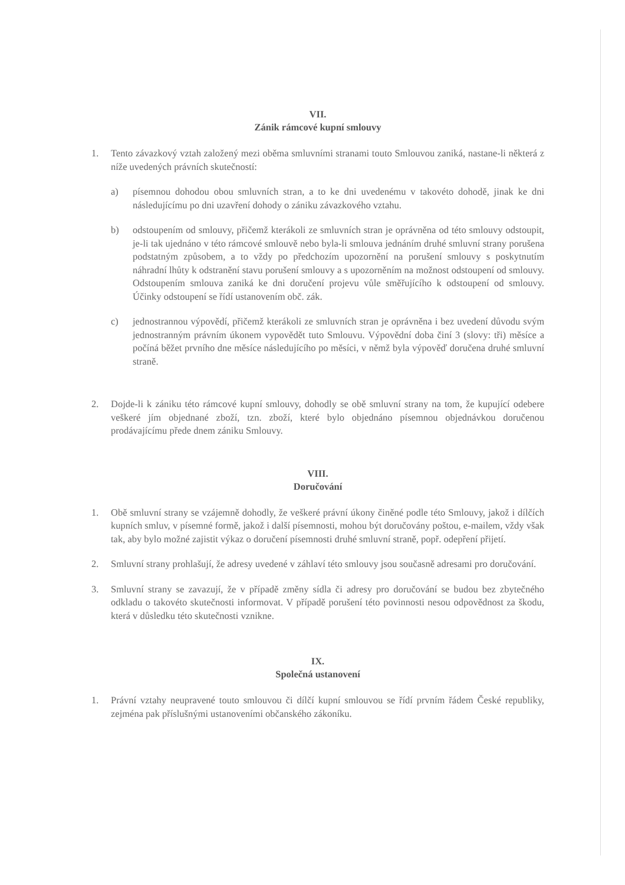VII.
Zánik rámcové kupní smlouvy
1. Tento závazkový vztah založený mezi oběma smluvními stranami touto Smlouvou zaniká, nastane-li některá z níže uvedených právních skutečností:
a) písemnou dohodou obou smluvních stran, a to ke dni uvedenému v takovéto dohodě, jinak ke dni následujícímu po dni uzavření dohody o zániku závazkového vztahu.
b) odstoupením od smlouvy, přičemž kterákoli ze smluvních stran je oprávněna od této smlouvy odstoupit, je-li tak ujednáno v této rámcové smlouvě nebo byla-li smlouva jednáním druhé smluvní strany porušena podstatným způsobem, a to vždy po předchozím upozornění na porušení smlouvy s poskytnutím náhradní lhůty k odstranění stavu porušení smlouvy a s upozorněním na možnost odstoupení od smlouvy. Odstoupením smlouva zaniká ke dni doručení projevu vůle směřujícího k odstoupení od smlouvy. Účinky odstoupení se řídí ustanovením obč. zák.
c) jednostrannou výpovědí, přičemž kterákoli ze smluvních stran je oprávněna i bez uvedení důvodu svým jednostranným právním úkonem vypovědět tuto Smlouvu. Výpovědní doba činí 3 (slovy: tři) měsíce a počíná běžet prvního dne měsíce následujícího po měsíci, v němž byla výpověď doručena druhé smluvní straně.
2. Dojde-li k zániku této rámcové kupní smlouvy, dohodly se obě smluvní strany na tom, že kupující odebere veškeré jím objednané zboží, tzn. zboží, které bylo objednáno písemnou objednávkou doručenou prodávajícímu přede dnem zániku Smlouvy.
VIII.
Doručování
1. Obě smluvní strany se vzájemně dohodly, že veškeré právní úkony činěné podle této Smlouvy, jakož i dílčích kupních smluv, v písemné formě, jakož i další písemnosti, mohou být doručovány poštou, e-mailem, vždy však tak, aby bylo možné zajistit výkaz o doručení písemnosti druhé smluvní straně, popř. odepření přijetí.
2. Smluvní strany prohlašují, že adresy uvedené v záhlaví této smlouvy jsou současně adresami pro doručování.
3. Smluvní strany se zavazují, že v případě změny sídla či adresy pro doručování se budou bez zbytečného odkladu o takovéto skutečnosti informovat. V případě porušení této povinnosti nesou odpovědnost za škodu, která v důsledku této skutečnosti vznikne.
IX.
Společná ustanovení
1. Právní vztahy neupravené touto smlouvou či dílčí kupní smlouvou se řídí prvním řádem České republiky, zejména pak příslušnými ustanoveními občanského zákoníku.